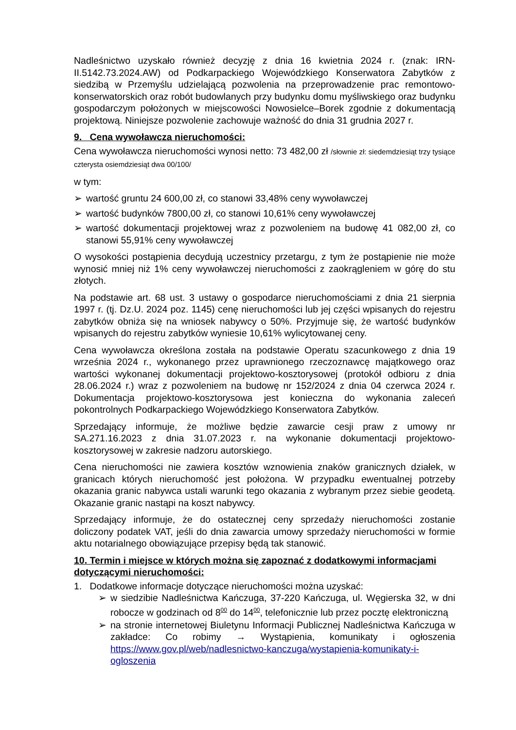Nadleśnictwo uzyskało również decyzję z dnia 16 kwietnia 2024 r. (znak: IRN-II.5142.73.2024.AW) od Podkarpackiego Wojewódzkiego Konserwatora Zabytków z siedzibą w Przemyślu udzielającą pozwolenia na przeprowadzenie prac remontowo-konserwatorskich oraz robót budowlanych przy budynku domu myśliwskiego oraz budynku gospodarczym położonych w miejscowości Nowosielce–Borek zgodnie z dokumentacją projektową. Niniejsze pozwolenie zachowuje ważność do dnia 31 grudnia 2027 r.
9. Cena wywoławcza nieruchomości:
Cena wywoławcza nieruchomości wynosi netto: 73 482,00 zł /słownie zł: siedemdziesiąt trzy tysiące czterysta osiemdziesiąt dwa 00/100/
w tym:
➢ wartość gruntu 24 600,00 zł, co stanowi 33,48% ceny wywoławczej
➢ wartość budynków 7800,00 zł, co stanowi 10,61% ceny wywoławczej
➢ wartość dokumentacji projektowej wraz z pozwoleniem na budowę 41 082,00 zł, co stanowi 55,91% ceny wywoławczej
O wysokości postąpienia decydują uczestnicy przetargu, z tym że postąpienie nie może wynosić mniej niż 1% ceny wywoławczej nieruchomości z zaokrągleniem w górę do stu złotych.
Na podstawie art. 68 ust. 3 ustawy o gospodarce nieruchomościami z dnia 21 sierpnia 1997 r. (tj. Dz.U. 2024 poz. 1145) cenę nieruchomości lub jej części wpisanych do rejestru zabytków obniża się na wniosek nabywcy o 50%. Przyjmuje się, że wartość budynków wpisanych do rejestru zabytków wyniesie 10,61% wylicytowanej ceny.
Cena wywoławcza określona została na podstawie Operatu szacunkowego z dnia 19 września 2024 r., wykonanego przez uprawnionego rzeczoznawcę majątkowego oraz wartości wykonanej dokumentacji projektowo-kosztorysowej (protokół odbioru z dnia 28.06.2024 r.) wraz z pozwoleniem na budowę nr 152/2024 z dnia 04 czerwca 2024 r. Dokumentacja projektowo-kosztorysowa jest konieczna do wykonania zaleceń pokontrolnych Podkarpackiego Wojewódzkiego Konserwatora Zabytków.
Sprzedający informuje, że możliwe będzie zawarcie cesji praw z umowy nr SA.271.16.2023 z dnia 31.07.2023 r. na wykonanie dokumentacji projektowo-kosztorysowej w zakresie nadzoru autorskiego.
Cena nieruchomości nie zawiera kosztów wznowienia znaków granicznych działek, w granicach których nieruchomość jest położona. W przypadku ewentualnej potrzeby okazania granic nabywca ustali warunki tego okazania z wybranym przez siebie geodetą. Okazanie granic nastąpi na koszt nabywcy.
Sprzedający informuje, że do ostatecznej ceny sprzedaży nieruchomości zostanie doliczony podatek VAT, jeśli do dnia zawarcia umowy sprzedaży nieruchomości w formie aktu notarialnego obowiązujące przepisy będą tak stanowić.
10. Termin i miejsce w których można się zapoznać z dodatkowymi informacjami dotyczącymi nieruchomości:
1. Dodatkowe informacje dotyczące nieruchomości można uzyskać:
➢ w siedzibie Nadleśnictwa Kańczuga, 37-220 Kańczuga, ul. Węgierska 32, w dni robocze w godzinach od 8<sup>00</sup> do 14<sup>00</sup>, telefonicznie lub przez pocztę elektroniczną
➢ na stronie internetowej Biuletynu Informacji Publicznej Nadleśnictwa Kańczuga w zakładce: Co robimy → Wystąpienia, komunikaty i ogłoszenia https://www.gov.pl/web/nadlesnictwo-kanczuga/wystapienia-komunikaty-i-ogloszenia